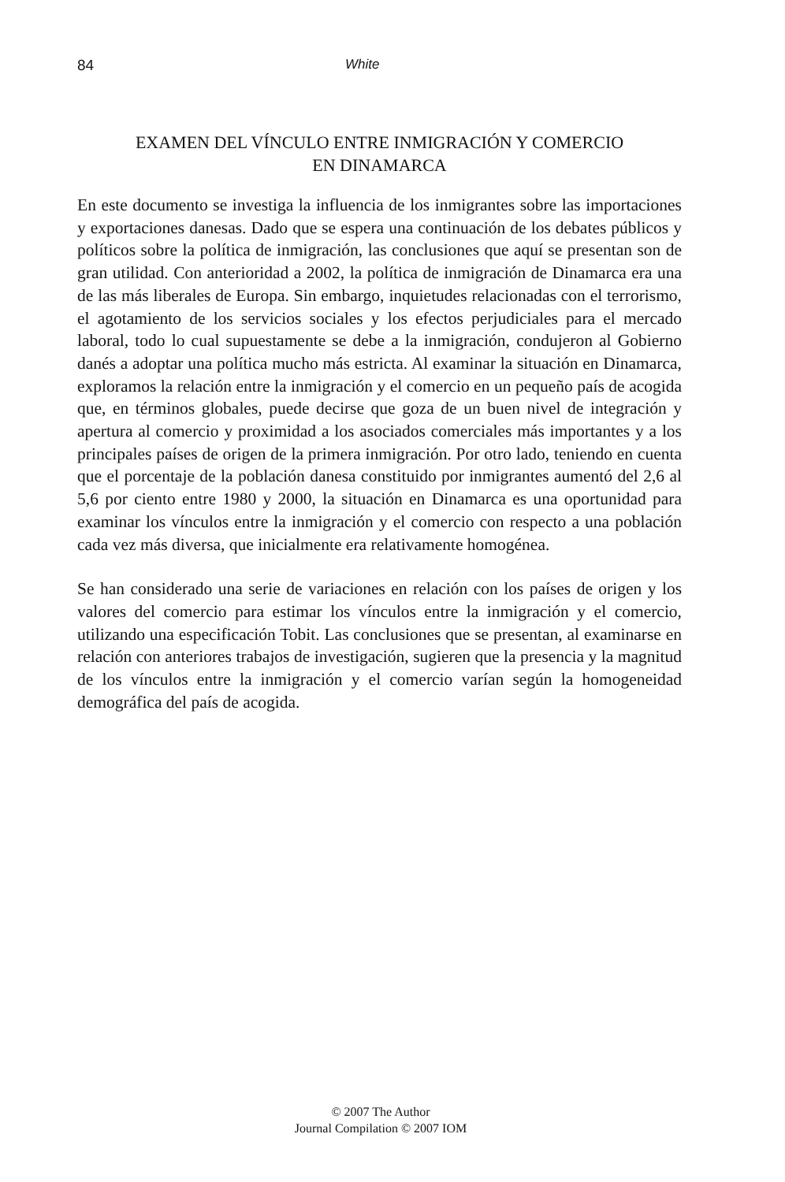84 White
EXAMEN DEL VÍNCULO ENTRE INMIGRACIÓN Y COMERCIO
EN DINAMARCA
En este documento se investiga la influencia de los inmigrantes sobre las importaciones y exportaciones danesas. Dado que se espera una continuación de los debates públicos y políticos sobre la política de inmigración, las conclusiones que aquí se presentan son de gran utilidad. Con anterioridad a 2002, la política de inmigración de Dinamarca era una de las más liberales de Europa. Sin embargo, inquietudes relacionadas con el terrorismo, el agotamiento de los servicios sociales y los efectos perjudiciales para el mercado laboral, todo lo cual supuestamente se debe a la inmigración, condujeron al Gobierno danés a adoptar una política mucho más estricta. Al examinar la situación en Dinamarca, exploramos la relación entre la inmigración y el comercio en un pequeño país de acogida que, en términos globales, puede decirse que goza de un buen nivel de integración y apertura al comercio y proximidad a los asociados comerciales más importantes y a los principales países de origen de la primera inmigración. Por otro lado, teniendo en cuenta que el porcentaje de la población danesa constituido por inmigrantes aumentó del 2,6 al 5,6 por ciento entre 1980 y 2000, la situación en Dinamarca es una oportunidad para examinar los vínculos entre la inmigración y el comercio con respecto a una población cada vez más diversa, que inicialmente era relativamente homogénea.
Se han considerado una serie de variaciones en relación con los países de origen y los valores del comercio para estimar los vínculos entre la inmigración y el comercio, utilizando una especificación Tobit. Las conclusiones que se presentan, al examinarse en relación con anteriores trabajos de investigación, sugieren que la presencia y la magnitud de los vínculos entre la inmigración y el comercio varían según la homogeneidad demográfica del país de acogida.
© 2007 The Author
Journal Compilation © 2007 IOM